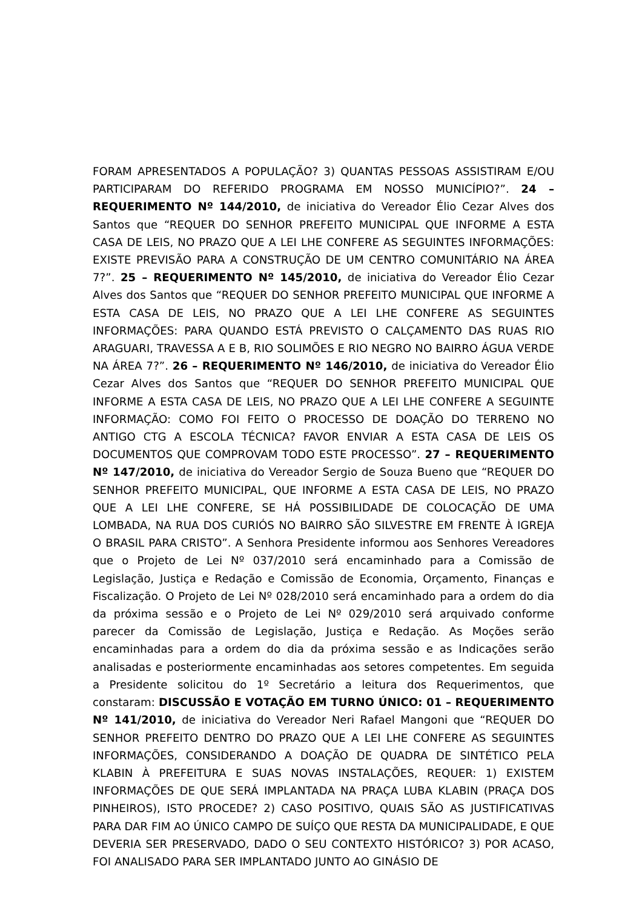FORAM APRESENTADOS A POPULAÇÃO? 3) QUANTAS PESSOAS ASSISTIRAM E/OU PARTICIPARAM DO REFERIDO PROGRAMA EM NOSSO MUNICÍPIO?”. 24 – REQUERIMENTO Nº 144/2010, de iniciativa do Vereador Élio Cezar Alves dos Santos que “REQUER DO SENHOR PREFEITO MUNICIPAL QUE INFORME A ESTA CASA DE LEIS, NO PRAZO QUE A LEI LHE CONFERE AS SEGUINTES INFORMAÇÕES: EXISTE PREVISÃO PARA A CONSTRUÇÃO DE UM CENTRO COMUNITÁRIO NA ÁREA 7?”. 25 – REQUERIMENTO Nº 145/2010, de iniciativa do Vereador Élio Cezar Alves dos Santos que “REQUER DO SENHOR PREFEITO MUNICIPAL QUE INFORME A ESTA CASA DE LEIS, NO PRAZO QUE A LEI LHE CONFERE AS SEGUINTES INFORMAÇÕES: PARA QUANDO ESTÁ PREVISTO O CALÇAMENTO DAS RUAS RIO ARAGUARI, TRAVESSA A E B, RIO SOLIMÕES E RIO NEGRO NO BAIRRO ÁGUA VERDE NA ÁREA 7?”. 26 – REQUERIMENTO Nº 146/2010, de iniciativa do Vereador Élio Cezar Alves dos Santos que “REQUER DO SENHOR PREFEITO MUNICIPAL QUE INFORME A ESTA CASA DE LEIS, NO PRAZO QUE A LEI LHE CONFERE A SEGUINTE INFORMAÇÃO: COMO FOI FEITO O PROCESSO DE DOAÇÃO DO TERRENO NO ANTIGO CTG A ESCOLA TÉCNICA? FAVOR ENVIAR A ESTA CASA DE LEIS OS DOCUMENTOS QUE COMPROVAM TODO ESTE PROCESSO”. 27 – REQUERIMENTO Nº 147/2010, de iniciativa do Vereador Sergio de Souza Bueno que “REQUER DO SENHOR PREFEITO MUNICIPAL, QUE INFORME A ESTA CASA DE LEIS, NO PRAZO QUE A LEI LHE CONFERE, SE HÁ POSSIBILIDADE DE COLOCAÇÃO DE UMA LOMBADA, NA RUA DOS CURIÓS NO BAIRRO SÃO SILVESTRE EM FRENTE À IGREJA O BRASIL PARA CRISTO”. A Senhora Presidente informou aos Senhores Vereadores que o Projeto de Lei Nº 037/2010 será encaminhado para a Comissão de Legislação, Justiça e Redação e Comissão de Economia, Orçamento, Finanças e Fiscalização. O Projeto de Lei Nº 028/2010 será encaminhado para a ordem do dia da próxima sessão e o Projeto de Lei Nº 029/2010 será arquivado conforme parecer da Comissão de Legislação, Justiça e Redação. As Moções serão encaminhadas para a ordem do dia da próxima sessão e as Indicações serão analisadas e posteriormente encaminhadas aos setores competentes. Em seguida a Presidente solicitou do 1º Secretário a leitura dos Requerimentos, que constaram: DISCUSSÃO E VOTAÇÃO EM TURNO ÚNICO: 01 – REQUERIMENTO Nº 141/2010, de iniciativa do Vereador Neri Rafael Mangoni que “REQUER DO SENHOR PREFEITO DENTRO DO PRAZO QUE A LEI LHE CONFERE AS SEGUINTES INFORMAÇÕES, CONSIDERANDO A DOAÇÃO DE QUADRA DE SINTÉTICO PELA KLABIN À PREFEITURA E SUAS NOVAS INSTALAÇÕES, REQUER: 1) EXISTEM INFORMAÇÕES DE QUE SERÁ IMPLANTADA NA PRAÇA LUBA KLABIN (PRAÇA DOS PINHEIROS), ISTO PROCEDE? 2) CASO POSITIVO, QUAIS SÃO AS JUSTIFICATIVAS PARA DAR FIM AO ÚNICO CAMPO DE SUÍÇO QUE RESTA DA MUNICIPALIDADE, E QUE DEVERIA SER PRESERVADO, DADO O SEU CONTEXTO HISTÓRICO? 3) POR ACASO, FOI ANALISADO PARA SER IMPLANTADO JUNTO AO GINÁSIO DE